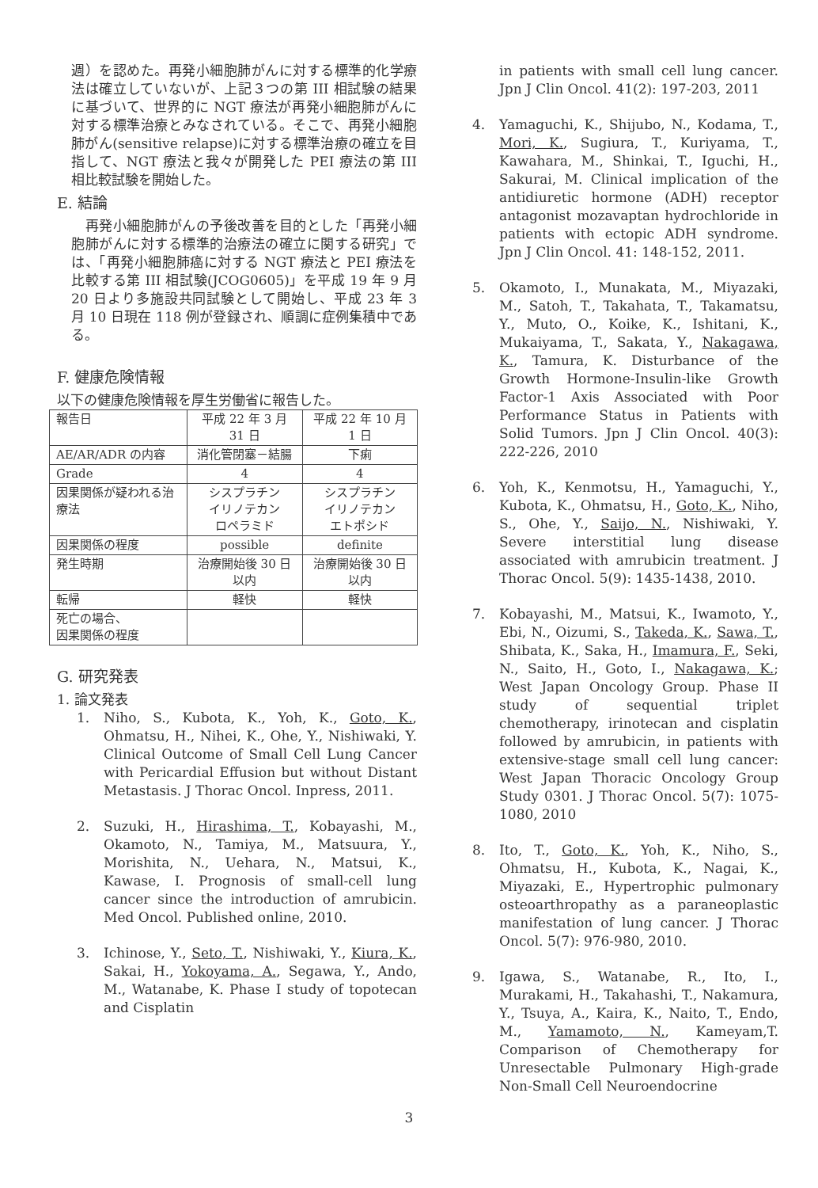週）を認めた。再発小細胞肺がんに対する標準的化学療法は確立していないが、上記３つの第 III 相試験の結果に基づいて、世界的に NGT 療法が再発小細胞肺がんに対する標準治療とみなされている。そこで、再発小細胞肺がん(sensitive relapse)に対する標準治療の確立を目指して、NGT 療法と我々が開発した PEI 療法の第 III 相比較試験を開始した。
E. 結論
　再発小細胞肺がんの予後改善を目的とした「再発小細胞肺がんに対する標準的治療法の確立に関する研究」では、「再発小細胞肺癌に対する NGT 療法と PEI 療法を比較する第 III 相試験(JCOG0605)」を平成 19 年 9 月 20 日より多施設共同試験として開始し、平成 23 年 3 月 10 日現在 118 例が登録され、順調に症例集積中である。
F. 健康危険情報
以下の健康危険情報を厚生労働省に報告した。
| 報告日 | 平成 22 年 3 月 31 日 | 平成 22 年 10 月 1 日 |
| AE/AR/ADR の内容 | 消化管閉塞－結腸 | 下痢 |
| Grade | 4 | 4 |
| 因果関係が疑われる治療法 | シスプラチン イリノテカン ロペラミド | シスプラチン イリノテカン エトポシド |
| 因果関係の程度 | possible | definite |
| 発生時期 | 治療開始後 30 日以内 | 治療開始後 30 日以内 |
| 転帰 | 軽快 | 軽快 |
| 死亡の場合、 因果関係の程度 | | |
G. 研究発表
1. 論文発表
1. Niho, S., Kubota, K., Yoh, K., Goto, K., Ohmatsu, H., Nihei, K., Ohe, Y., Nishiwaki, Y. Clinical Outcome of Small Cell Lung Cancer with Pericardial Effusion but without Distant Metastasis. J Thorac Oncol. Inpress, 2011.
2. Suzuki, H., Hirashima, T., Kobayashi, M., Okamoto, N., Tamiya, M., Matsuura, Y., Morishita, N., Uehara, N., Matsui, K., Kawase, I. Prognosis of small-cell lung cancer since the introduction of amrubicin. Med Oncol. Published online, 2010.
3. Ichinose, Y., Seto, T., Nishiwaki, Y., Kiura, K., Sakai, H., Yokoyama, A., Segawa, Y., Ando, M., Watanabe, K. Phase I study of topotecan and Cisplatin
in patients with small cell lung cancer. Jpn J Clin Oncol. 41(2): 197-203, 2011
4. Yamaguchi, K., Shijubo, N., Kodama, T., Mori, K., Sugiura, T., Kuriyama, T., Kawahara, M., Shinkai, T., Iguchi, H., Sakurai, M. Clinical implication of the antidiuretic hormone (ADH) receptor antagonist mozavaptan hydrochloride in patients with ectopic ADH syndrome. Jpn J Clin Oncol. 41: 148-152, 2011.
5. Okamoto, I., Munakata, M., Miyazaki, M., Satoh, T., Takahata, T., Takamatsu, Y., Muto, O., Koike, K., Ishitani, K., Mukaiyama, T., Sakata, Y., Nakagawa, K., Tamura, K. Disturbance of the Growth Hormone-Insulin-like Growth Factor-1 Axis Associated with Poor Performance Status in Patients with Solid Tumors. Jpn J Clin Oncol. 40(3): 222-226, 2010
6. Yoh, K., Kenmotsu, H., Yamaguchi, Y., Kubota, K., Ohmatsu, H., Goto, K., Niho, S., Ohe, Y., Saijo, N., Nishiwaki, Y. Severe interstitial lung disease associated with amrubicin treatment. J Thorac Oncol. 5(9): 1435-1438, 2010.
7. Kobayashi, M., Matsui, K., Iwamoto, Y., Ebi, N., Oizumi, S., Takeda, K., Sawa, T., Shibata, K., Saka, H., Imamura, F., Seki, N., Saito, H., Goto, I., Nakagawa, K.; West Japan Oncology Group. Phase II study of sequential triplet chemotherapy, irinotecan and cisplatin followed by amrubicin, in patients with extensive-stage small cell lung cancer: West Japan Thoracic Oncology Group Study 0301. J Thorac Oncol. 5(7): 1075-1080, 2010
8. Ito, T., Goto, K., Yoh, K., Niho, S., Ohmatsu, H., Kubota, K., Nagai, K., Miyazaki, E., Hypertrophic pulmonary osteoarthropathy as a paraneoplastic manifestation of lung cancer. J Thorac Oncol. 5(7): 976-980, 2010.
9. Igawa, S., Watanabe, R., Ito, I., Murakami, H., Takahashi, T., Nakamura, Y., Tsuya, A., Kaira, K., Naito, T., Endo, M., Yamamoto, N., Kameyam,T. Comparison of Chemotherapy for Unresectable Pulmonary High-grade Non-Small Cell Neuroendocrine
3